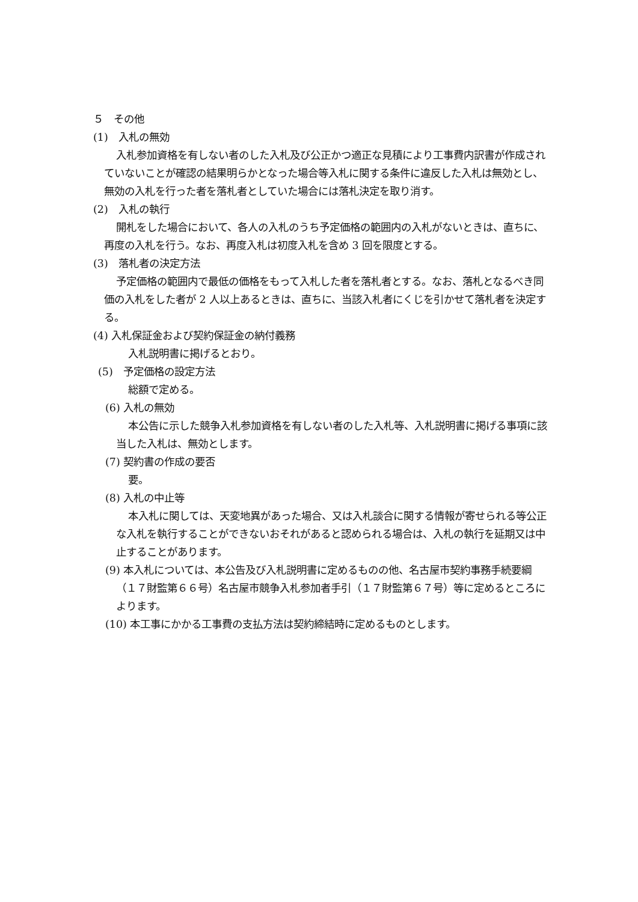５　その他
(1)　入札の無効
入札参加資格を有しない者のした入札及び公正かつ適正な見積により工事費内訳書が作成されていないことが確認の結果明らかとなった場合等入札に関する条件に違反した入札は無効とし、無効の入札を行った者を落札者としていた場合には落札決定を取り消す。
(2)　入札の執行
開札をした場合において、各人の入札のうち予定価格の範囲内の入札がないときは、直ちに、再度の入札を行う。なお、再度入札は初度入札を含め 3 回を限度とする。
(3)　落札者の決定方法
予定価格の範囲内で最低の価格をもって入札した者を落札者とする。なお、落札となるべき同価の入札をした者が 2 人以上あるときは、直ちに、当該入札者にくじを引かせて落札者を決定する。
(4) 入札保証金および契約保証金の納付義務
入札説明書に掲げるとおり。
(5)　予定価格の設定方法
総額で定める。
(6) 入札の無効
本公告に示した競争入札参加資格を有しない者のした入札等、入札説明書に掲げる事項に該当した入札は、無効とします。
(7) 契約書の作成の要否
要。
(8) 入札の中止等
本入札に関しては、天変地異があった場合、又は入札談合に関する情報が寄せられる等公正な入札を執行することができないおそれがあると認められる場合は、入札の執行を延期又は中止することがあります。
(9) 本入札については、本公告及び入札説明書に定めるものの他、名古屋市契約事務手続要綱（１７財監第６６号）名古屋市競争入札参加者手引（１７財監第６７号）等に定めるところによります。
(10) 本工事にかかる工事費の支払方法は契約締結時に定めるものとします。